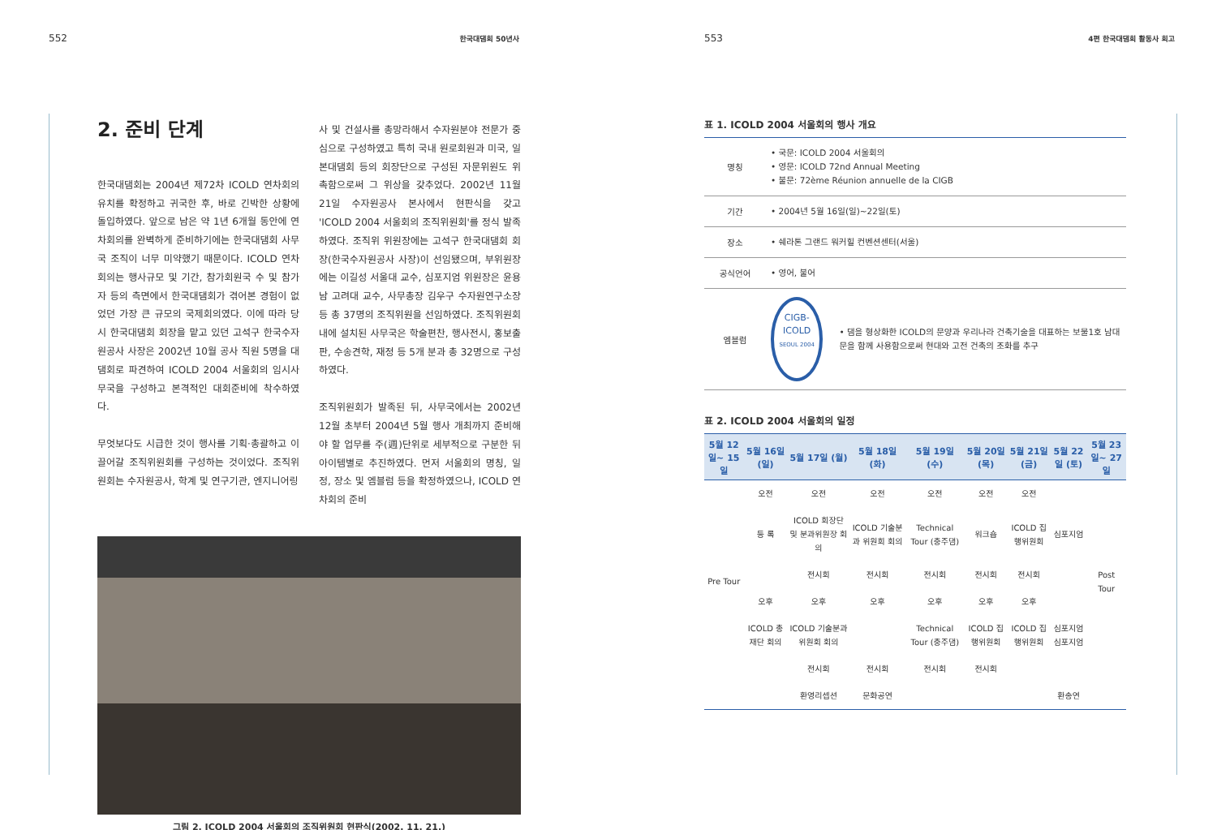552 한국대댐회 50년사
2. 준비 단계
한국대댐회는 2004년 제72차 ICOLD 연차회의 유치를 확정하고 귀국한 후, 바로 긴박한 상황에 돌입하였다. 앞으로 남은 약 1년 6개월 동안에 연차회의를 완벽하게 준비하기에는 한국대댐회 사무국 조직이 너무 미약했기 때문이다. ICOLD 연차회의는 행사규모 및 기간, 참가회원국 수 및 참가자 등의 측면에서 한국대댐회가 겪어본 경험이 없었던 가장 큰 규모의 국제회의였다. 이에 따라 당시 한국대댐회 회장을 맡고 있던 고석구 한국수자원공사 사장은 2002년 10월 공사 직원 5명을 대댐회로 파견하여 ICOLD 2004 서울회의 임시사무국을 구성하고 본격적인 대회준비에 착수하였다.
무엇보다도 시급한 것이 행사를 기획·총괄하고 이끌어갈 조직위원회를 구성하는 것이었다. 조직위원회는 수자원공사, 학계 및 연구기관, 엔지니어링
사 및 건설사를 총망라해서 수자원분야 전문가 중심으로 구성하였고 특히 국내 원로회원과 미국, 일본대댐회 등의 회장단으로 구성된 자문위원도 위촉함으로써 그 위상을 갖추었다. 2002년 11월 21일 수자원공사 본사에서 현판식을 갖고 'ICOLD 2004 서울회의 조직위원회'를 정식 발족하였다. 조직위 위원장에는 고석구 한국대댐회 회장(한국수자원공사 사장)이 선임됐으며, 부위원장에는 이길성 서울대 교수, 심포지엄 위원장은 윤용남 고려대 교수, 사무총장 김우구 수자원연구소장 등 총 37명의 조직위원을 선임하였다. 조직위원회 내에 설치된 사무국은 학술편찬, 행사전시, 홍보출판, 수송견학, 재정 등 5개 분과 총 32명으로 구성하였다.
조직위원회가 발족된 뒤, 사무국에서는 2002년 12월 초부터 2004년 5월 행사 개최까지 준비해야 할 업무를 주(週)단위로 세부적으로 구분한 뒤 아이템별로 추진하였다. 먼저 서울회의 명칭, 일정, 장소 및 엠블럼 등을 확정하였으나, ICOLD 연차회의 준비
그림 2. ICOLD 2004 서울회의 조직위원회 현판식(2002. 11. 21.)
553 4편 한국대댐회 활동사 회고
표 1. ICOLD 2004 서울회의 행사 개요
| 명칭 | • 국문: ICOLD 2004 서울회의 • 영문: ICOLD 72nd Annual Meeting • 불문: 72ème Réunion annuelle de la CIGB |
| 기간 | • 2004년 5월 16일(일)~22일(토) |
| 장소 | • 쉐라톤 그랜드 워커힐 컨벤션센터(서울) |
| 공식언어 | • 영어, 불어 |
| 엠블럼 | CIGB-ICOLD SEOUL 2004 • 댐을 형상화한 ICOLD의 문양과 우리나라 건축기술을 대표하는 보물1호 남대문을 함께 사용함으로써 현대와 고전 건축의 조화를 추구 |
표 2. ICOLD 2004 서울회의 일정
| 5월 12일~ 15일 | 5월 16일 (일) | 5월 17일 (월) | 5월 18일 (화) | 5월 19일 (수) | 5월 20일 (목) | 5월 21일 (금) | 5월 22일 (토) | 5월 23일~ 27일 |
| --- | --- | --- | --- | --- | --- | --- | --- | --- |
| Pre Tour | 오전 | 오전 | 오전 | 오전 | 오전 | 오전 | | Post Tour |
| | 등 록 | ICOLD 회장단 및 분과위원장 회의 | ICOLD 기술분과 위원회 회의 | Technical Tour (충주댐) | 워크숍 | ICOLD 집행위원회 | 심포지엄 | |
| | | 전시회 | 전시회 | 전시회 | 전시회 | 전시회 | | |
| | 오후 | 오후 | 오후 | 오후 | 오후 | 오후 | | |
| | ICOLD 총재단 회의 | ICOLD 기술분과 위원회 회의 | | Technical Tour (충주댐) | ICOLD 집행위원회 | ICOLD 집행위원회 | 심포지엄 심포지엄 | |
| | | 전시회 | 전시회 | 전시회 | 전시회 | | | |
| | | 환영리셉션 | 문화공연 | | | | 환송연 | |